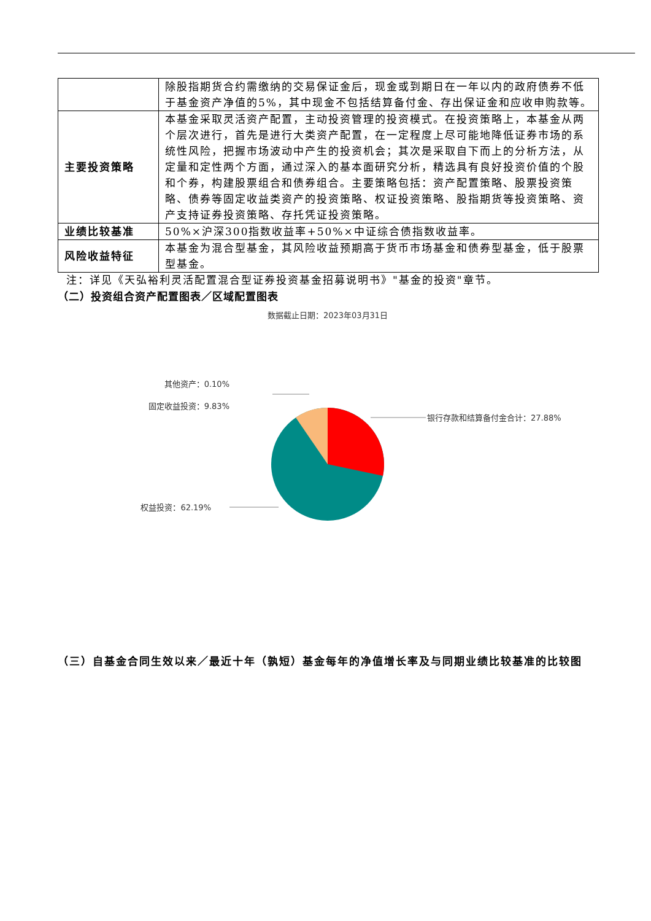| | 除股指期货合约需缴纳的交易保证金后，现金或到期日在一年以内的政府债券不低于基金资产净值的5%，其中现金不包括结算备付金、存出保证金和应收申购款等。 |
| 主要投资策略 | 本基金采取灵活资产配置，主动投资管理的投资模式。在投资策略上，本基金从两个层次进行，首先是进行大类资产配置，在一定程度上尽可能地降低证券市场的系统性风险，把握市场波动中产生的投资机会；其次是采取自下而上的分析方法，从定量和定性两个方面，通过深入的基本面研究分析，精选具有良好投资价值的个股和个券，构建股票组合和债券组合。主要策略包括：资产配置策略、股票投资策略、债券等固定收益类资产的投资策略、权证投资策略、股指期货等投资策略、资产支持证券投资策略、存托凭证投资策略。 |
| 业绩比较基准 | 50%×沪深300指数收益率+50%×中证综合债指数收益率。 |
| 风险收益特征 | 本基金为混合型基金，其风险收益预期高于货币市场基金和债券型基金，低于股票型基金。 |
注：详见《天弘裕利灵活配置混合型证券投资基金招募说明书》"基金的投资"章节。
（二）投资组合资产配置图表／区域配置图表
数据截止日期：2023年03月31日
银行存款和结算备付金合计：27.88%
权益投资：62.19%
固定收益投资：9.83%
其他资产：0.10%
（三）自基金合同生效以来／最近十年（孰短）基金每年的净值增长率及与同期业绩比较基准的比较图